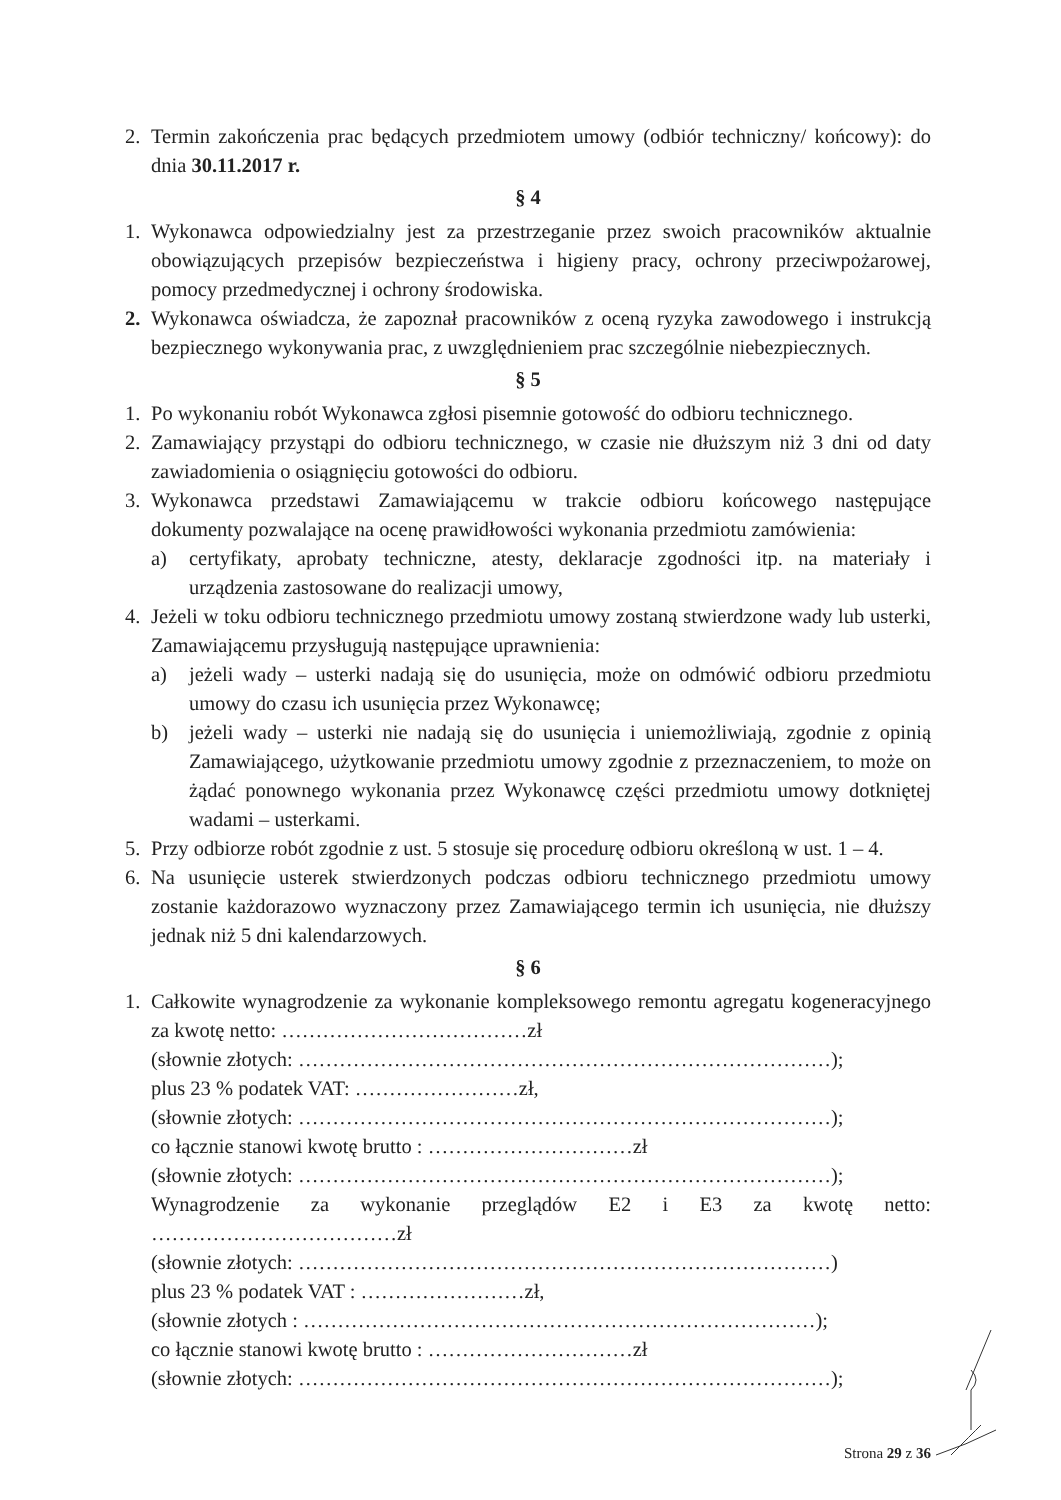2. Termin zakończenia prac będących przedmiotem umowy (odbiór techniczny/ końcowy): do dnia 30.11.2017 r.
§ 4
1. Wykonawca odpowiedzialny jest za przestrzeganie przez swoich pracowników aktualnie obowiązujących przepisów bezpieczeństwa i higieny pracy, ochrony przeciwpożarowej, pomocy przedmedycznej i ochrony środowiska.
2. Wykonawca oświadcza, że zapoznał pracowników z oceną ryzyka zawodowego i instrukcją bezpiecznego wykonywania prac, z uwzględnieniem prac szczególnie niebezpiecznych.
§ 5
1. Po wykonaniu robót Wykonawca zgłosi pisemnie gotowość do odbioru technicznego.
2. Zamawiający przystąpi do odbioru technicznego, w czasie nie dłuższym niż 3 dni od daty zawiadomienia o osiągnięciu gotowości do odbioru.
3. Wykonawca przedstawi Zamawiającemu w trakcie odbioru końcowego następujące dokumenty pozwalające na ocenę prawidłowości wykonania przedmiotu zamówienia:
a) certyfikaty, aprobaty techniczne, atesty, deklaracje zgodności itp. na materiały i urządzenia zastosowane do realizacji umowy,
4. Jeżeli w toku odbioru technicznego przedmiotu umowy zostaną stwierdzone wady lub usterki, Zamawiającemu przysługują następujące uprawnienia:
a) jeżeli wady – usterki nadają się do usunięcia, może on odmówić odbioru przedmiotu umowy do czasu ich usunięcia przez Wykonawcę;
b) jeżeli wady – usterki nie nadają się do usunięcia i uniemożliwiają, zgodnie z opinią Zamawiającego, użytkowanie przedmiotu umowy zgodnie z przeznaczeniem, to może on żądać ponownego wykonania przez Wykonawcę części przedmiotu umowy dotkniętej wadami – usterkami.
5. Przy odbiorze robót zgodnie z ust. 5 stosuje się procedurę odbioru określoną w ust. 1 – 4.
6. Na usunięcie usterek stwierdzonych podczas odbioru technicznego przedmiotu umowy zostanie każdorazowo wyznaczony przez Zamawiającego termin ich usunięcia, nie dłuższy jednak niż 5 dni kalendarzowych.
§ 6
1. Całkowite wynagrodzenie za wykonanie kompleksowego remontu agregatu kogeneracyjnego za kwotę netto: ………………………………zł
(słownie złotych: ……………………………………………………………………);
plus 23 % podatek VAT: ……………………zł,
(słownie złotych: ……………………………………………………………………);
co łącznie stanowi kwotę brutto : …………………………zł
(słownie złotych: ……………………………………………………………………);
Wynagrodzenie za wykonanie przeglądów E2 i E3 za kwotę netto: ………………………………zł
(słownie złotych: ……………………………………………………………………)
plus 23 % podatek VAT : ……………………zł,
(słownie złotych : …………………………………………………………………);
co łącznie stanowi kwotę brutto : …………………………zł
(słownie złotych: ……………………………………………………………………);
Strona 29 z 36